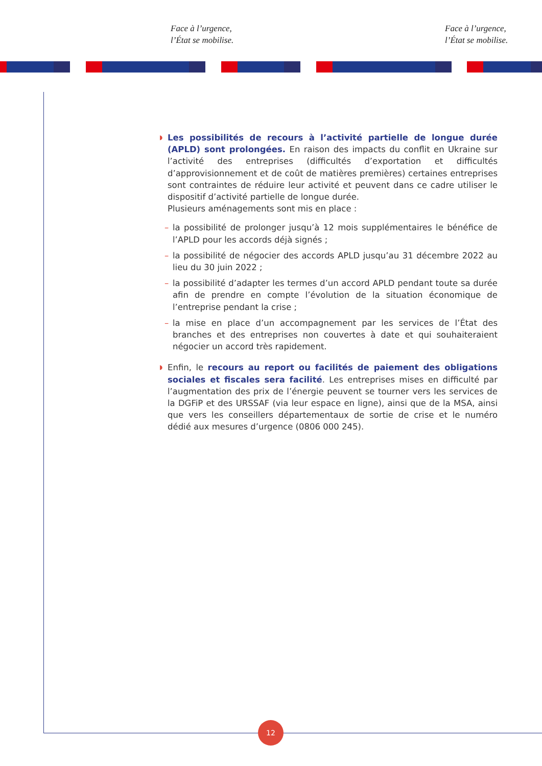Face à l’urgence,
l’État se mobilise.
Face à l’urgence,
l’État se mobilise.
◗ Les possibilités de recours à l’activité partielle de longue durée (APLD) sont prolongées. En raison des impacts du conflit en Ukraine sur l’activité des entreprises (difficultés d’exportation et difficultés d’approvisionnement et de coût de matières premières) certaines entreprises sont contraintes de réduire leur activité et peuvent dans ce cadre utiliser le dispositif d’activité partielle de longue durée.
Plusieurs aménagements sont mis en place :
– la possibilité de prolonger jusqu’à 12 mois supplémentaires le bénéfice de l’APLD pour les accords déjà signés ;
– la possibilité de négocier des accords APLD jusqu’au 31 décembre 2022 au lieu du 30 juin 2022 ;
– la possibilité d’adapter les termes d’un accord APLD pendant toute sa durée afin de prendre en compte l’évolution de la situation économique de l’entreprise pendant la crise ;
– la mise en place d’un accompagnement par les services de l’État des branches et des entreprises non couvertes à date et qui souhaiteraient négocier un accord très rapidement.
◗ Enfin, le recours au report ou facilités de paiement des obligations sociales et fiscales sera facilité. Les entreprises mises en difficulté par l’augmentation des prix de l’énergie peuvent se tourner vers les services de la DGFiP et des URSSAF (via leur espace en ligne), ainsi que de la MSA, ainsi que vers les conseillers départementaux de sortie de crise et le numéro dédié aux mesures d’urgence (0806 000 245).
12